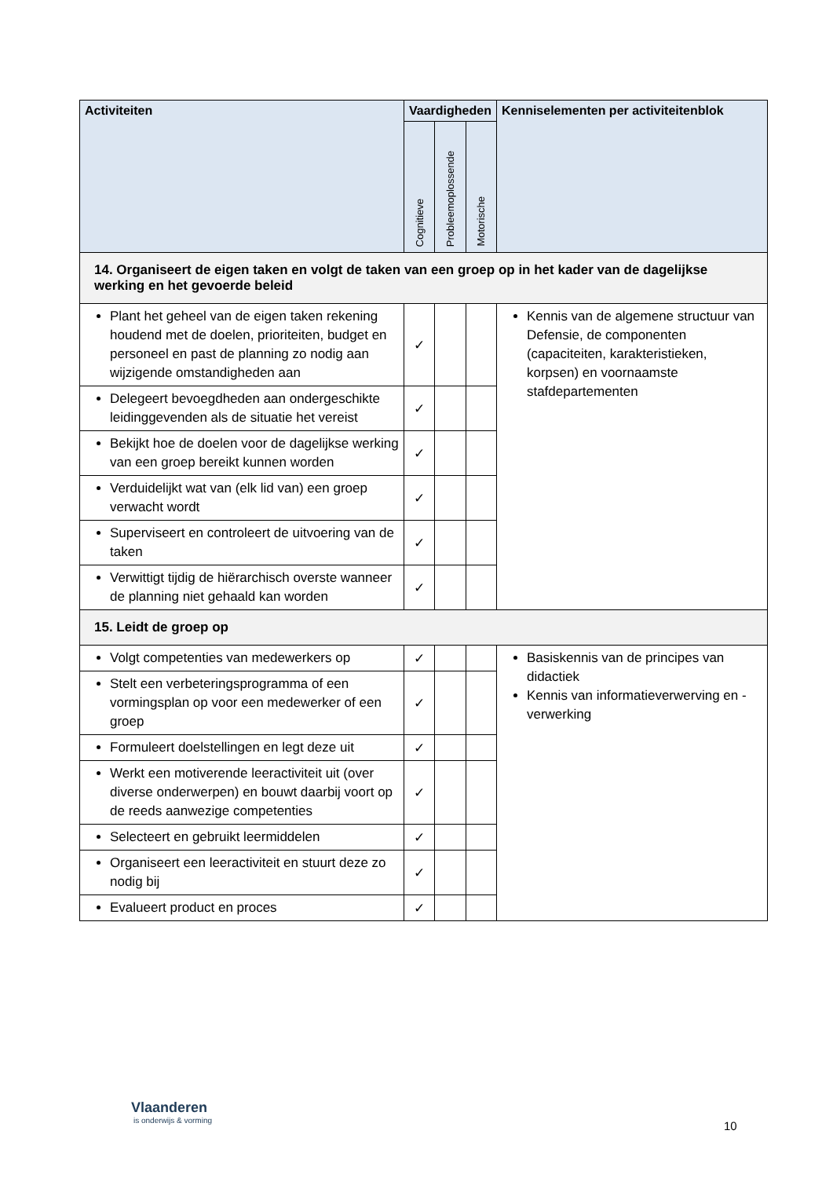| Activiteiten | Vaardigheden | | | Kenniselementen per activiteitenblok |
| --- | --- | --- | --- | --- |
| | Cognitieve | Probleemoplossende | Motorische | |
| 14. Organiseert de eigen taken en volgt de taken van een groep op in het kader van de dagelijkse werking en het gevoerde beleid | | | | |
| Plant het geheel van de eigen taken rekening houdend met de doelen, prioriteiten, budget en personeel en past de planning zo nodig aan wijzigende omstandigheden aan | ✓ | | | Kennis van de algemene structuur van Defensie, de componenten (capaciteiten, karakteristieken, korpsen) en voornaamste stafdepartementen |
| Delegeert bevoegdheden aan ondergeschikte leidinggevenden als de situatie het vereist | ✓ | | | |
| Bekijkt hoe de doelen voor de dagelijkse werking van een groep bereikt kunnen worden | ✓ | | | |
| Verduidelijkt wat van (elk lid van) een groep verwacht wordt | ✓ | | | |
| Superviseert en controleert de uitvoering van de taken | ✓ | | | |
| Verwittigt tijdig de hiërarchisch overste wanneer de planning niet gehaald kan worden | ✓ | | | |
| 15. Leidt de groep op | | | | |
| Volgt competenties van medewerkers op | ✓ | | | Basiskennis van de principes van didactiek Kennis van informatieverwerving en -verwerking |
| Stelt een verbeteringsprogramma of een vormingsplan op voor een medewerker of een groep | ✓ | | | |
| Formuleert doelstellingen en legt deze uit | ✓ | | | |
| Werkt een motiverende leeractiviteit uit (over diverse onderwerpen) en bouwt daarbij voort op de reeds aanwezige competenties | ✓ | | | |
| Selecteert en gebruikt leermiddelen | ✓ | | | |
| Organiseert een leeractiviteit en stuurt deze zo nodig bij | ✓ | | | |
| Evalueert product en proces | ✓ | | | |
Vlaanderen
is onderwijs & vorming
10